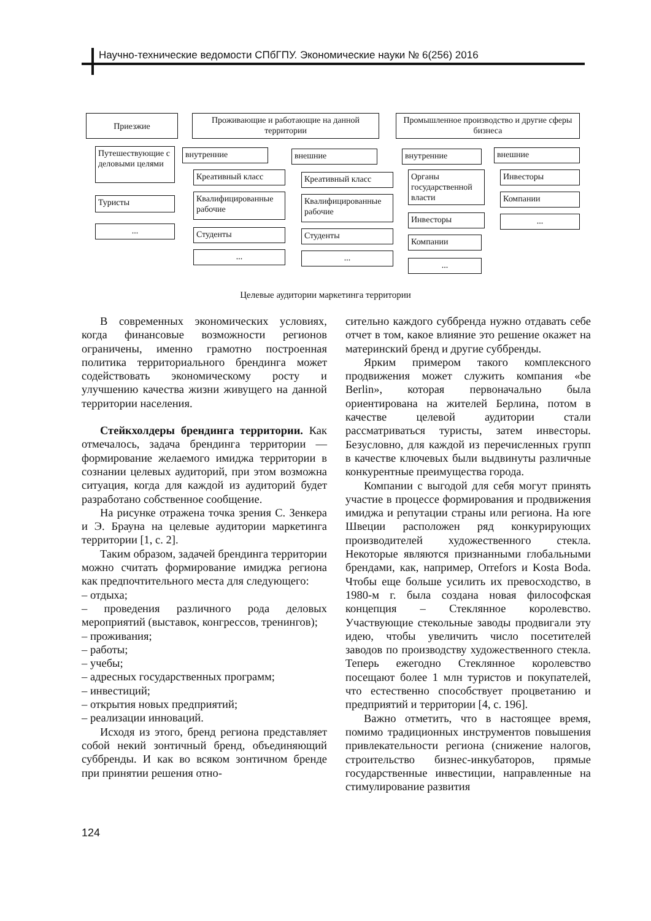Научно-технические ведомости СПбГПУ. Экономические науки № 6(256) 2016
Приезжие
Путешествующие с деловыми целями
Туристы
...
Проживающие и работающие на данной территории
внутренние
Креативный класс
Квалифицированные рабочие
Студенты
...
внешние
Креативный класс
Квалифицированные рабочие
Студенты
...
Промышленное производство и другие сферы бизнеса
внутренние
Органы государственной власти
Инвесторы
Компании
...
внешние
Инвесторы
Компании
...
Целевые аудитории маркетинга территории
В современных экономических условиях, когда финансовые возможности регионов ограничены, именно грамотно построенная политика территориального брендинга может содействовать экономическому росту и улучшению качества жизни живущего на данной территории населения.
Стейкхолдеры брендинга территории. Как отмечалось, задача брендинга территории — формирование желаемого имиджа территории в сознании целевых аудиторий, при этом возможна ситуация, когда для каждой из аудиторий будет разработано собственное сообщение.
На рисунке отражена точка зрения С. Зенкера и Э. Брауна на целевые аудитории маркетинга территории [1, с. 2].
Таким образом, задачей брендинга территории можно считать формирование имиджа региона как предпочтительного места для следующего:
– отдыха;
– проведения различного рода деловых мероприятий (выставок, конгрессов, тренингов);
– проживания;
– работы;
– учебы;
– адресных государственных программ;
– инвестиций;
– открытия новых предприятий;
– реализации инноваций.
Исходя из этого, бренд региона представляет собой некий зонтичный бренд, объединяющий суббренды. И как во всяком зонтичном бренде при принятии решения отно-
сительно каждого суббренда нужно отдавать себе отчет в том, какое влияние это решение окажет на материнский бренд и другие суббренды.
Ярким примером такого комплексного продвижения может служить компания «be Berlin», которая первоначально была ориентирована на жителей Берлина, потом в качестве целевой аудитории стали рассматриваться туристы, затем инвесторы. Безусловно, для каждой из перечисленных групп в качестве ключевых были выдвинуты различные конкурентные преимущества города.
Компании с выгодой для себя могут принять участие в процессе формирования и продвижения имиджа и репутации страны или региона. На юге Швеции расположен ряд конкурирующих производителей художественного стекла. Некоторые являются признанными глобальными брендами, как, например, Orrefors и Kosta Boda. Чтобы еще больше усилить их превосходство, в 1980-м г. была создана новая философская концепция – Стеклянное королевство. Участвующие стекольные заводы продвигали эту идею, чтобы увеличить число посетителей заводов по производству художественного стекла. Теперь ежегодно Стеклянное королевство посещают более 1 млн туристов и покупателей, что естественно способствует процветанию и предприятий и территории [4, с. 196].
Важно отметить, что в настоящее время, помимо традиционных инструментов повышения привлекательности региона (снижение налогов, строительство бизнес-инкубаторов, прямые государственные инвестиции, направленные на стимулирование развития
124